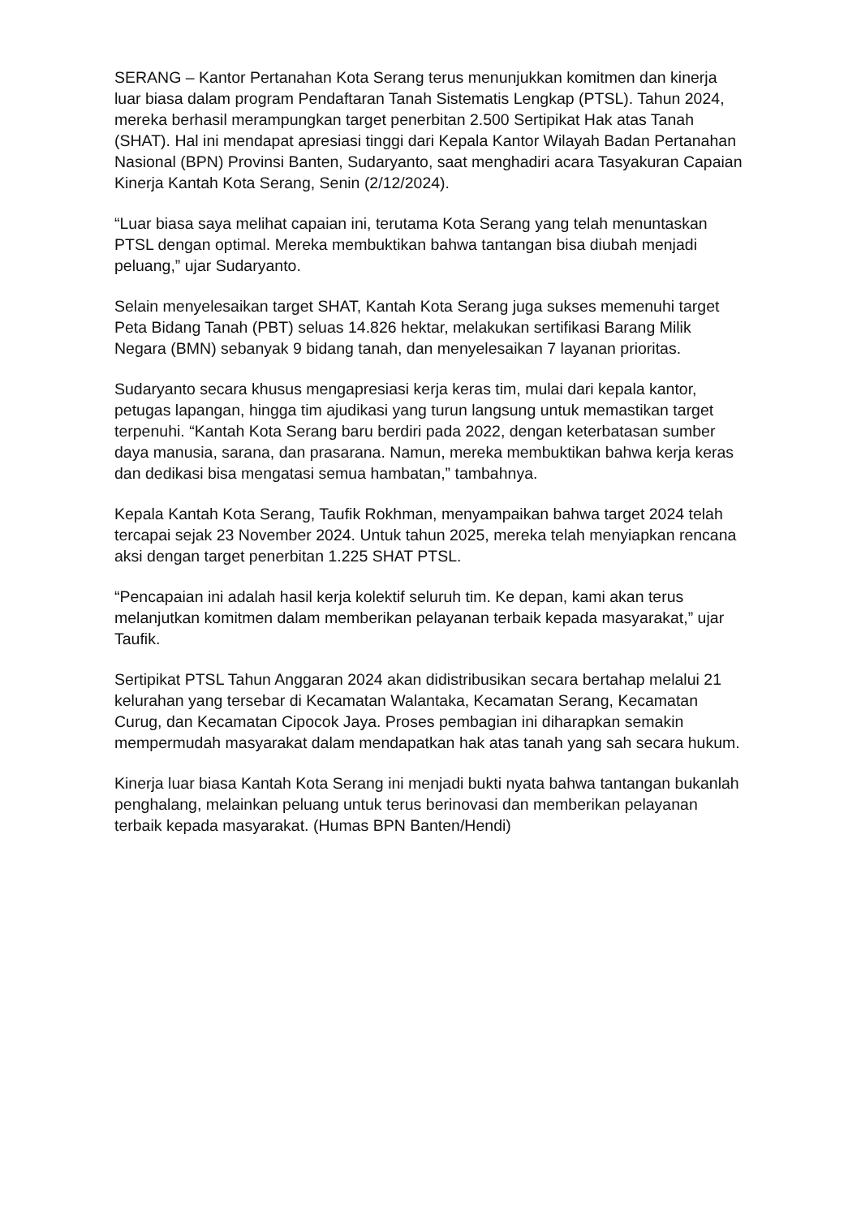SERANG – Kantor Pertanahan Kota Serang terus menunjukkan komitmen dan kinerja luar biasa dalam program Pendaftaran Tanah Sistematis Lengkap (PTSL). Tahun 2024, mereka berhasil merampungkan target penerbitan 2.500 Sertipikat Hak atas Tanah (SHAT). Hal ini mendapat apresiasi tinggi dari Kepala Kantor Wilayah Badan Pertanahan Nasional (BPN) Provinsi Banten, Sudaryanto, saat menghadiri acara Tasyakuran Capaian Kinerja Kantah Kota Serang, Senin (2/12/2024).
“Luar biasa saya melihat capaian ini, terutama Kota Serang yang telah menuntaskan PTSL dengan optimal. Mereka membuktikan bahwa tantangan bisa diubah menjadi peluang,” ujar Sudaryanto.
Selain menyelesaikan target SHAT, Kantah Kota Serang juga sukses memenuhi target Peta Bidang Tanah (PBT) seluas 14.826 hektar, melakukan sertifikasi Barang Milik Negara (BMN) sebanyak 9 bidang tanah, dan menyelesaikan 7 layanan prioritas.
Sudaryanto secara khusus mengapresiasi kerja keras tim, mulai dari kepala kantor, petugas lapangan, hingga tim ajudikasi yang turun langsung untuk memastikan target terpenuhi. “Kantah Kota Serang baru berdiri pada 2022, dengan keterbatasan sumber daya manusia, sarana, dan prasarana. Namun, mereka membuktikan bahwa kerja keras dan dedikasi bisa mengatasi semua hambatan,” tambahnya.
Kepala Kantah Kota Serang, Taufik Rokhman, menyampaikan bahwa target 2024 telah tercapai sejak 23 November 2024. Untuk tahun 2025, mereka telah menyiapkan rencana aksi dengan target penerbitan 1.225 SHAT PTSL.
“Pencapaian ini adalah hasil kerja kolektif seluruh tim. Ke depan, kami akan terus melanjutkan komitmen dalam memberikan pelayanan terbaik kepada masyarakat,” ujar Taufik.
Sertipikat PTSL Tahun Anggaran 2024 akan didistribusikan secara bertahap melalui 21 kelurahan yang tersebar di Kecamatan Walantaka, Kecamatan Serang, Kecamatan Curug, dan Kecamatan Cipocok Jaya. Proses pembagian ini diharapkan semakin mempermudah masyarakat dalam mendapatkan hak atas tanah yang sah secara hukum.
Kinerja luar biasa Kantah Kota Serang ini menjadi bukti nyata bahwa tantangan bukanlah penghalang, melainkan peluang untuk terus berinovasi dan memberikan pelayanan terbaik kepada masyarakat. (Humas BPN Banten/Hendi)